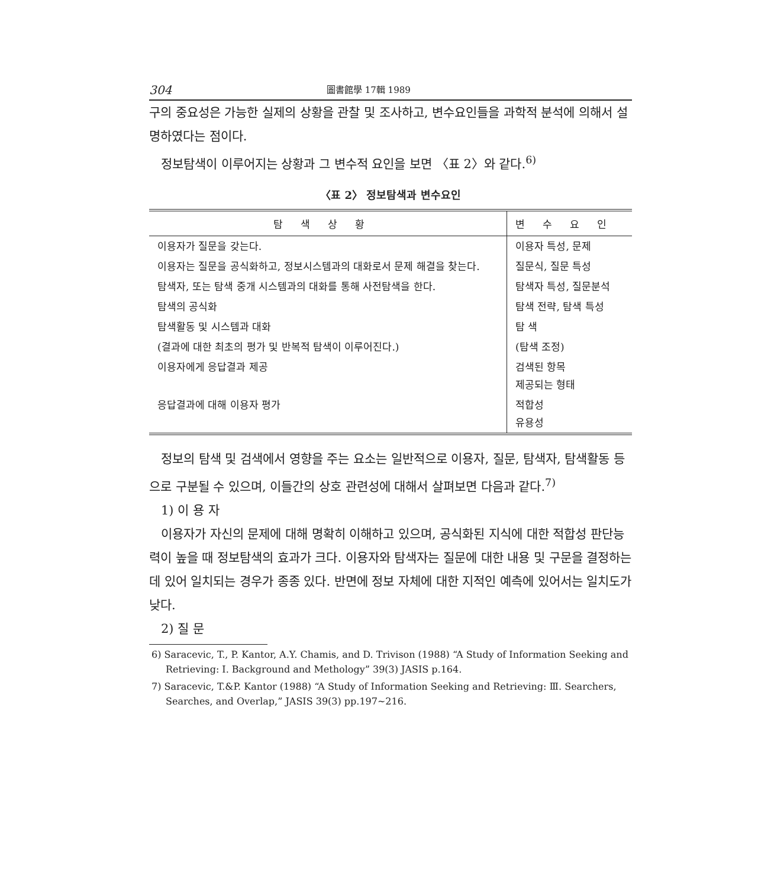304 圖書館學 17輯 1989
구의 중요성은 가능한 실제의 상황을 관찰 및 조사하고, 변수요인들을 과학적 분석에 의해서 설명하였다는 점이다.
정보탐색이 이루어지는 상황과 그 변수적 요인을 보면 〈표 2〉와 같다.<sup>6)</sup>
〈표 2〉 정보탐색과 변수요인
| 탐색상황 | 변수요인 |
| --- | --- |
| 이용자가 질문을 갖는다. | 이용자 특성, 문제 |
| 이용자는 질문을 공식화하고, 정보시스템과의 대화로서 문제 해결을 찾는다. | 질문식, 질문 특성 |
| 탐색자, 또는 탐색 중개 시스템과의 대화를 통해 사전탐색을 한다. | 탐색자 특성, 질문분석 |
| 탐색의 공식화 | 탐색 전략, 탐색 특성 |
| 탐색활동 및 시스템과 대화 | 탐 색 |
| (결과에 대한 최초의 평가 및 반복적 탐색이 이루어진다.) | (탐색 조정) |
| 이용자에게 응답결과 제공 | 검색된 항목 제공되는 형태 |
| 응답결과에 대해 이용자 평가 | 적합성 유용성 |
정보의 탐색 및 검색에서 영향을 주는 요소는 일반적으로 이용자, 질문, 탐색자, 탐색활동 등으로 구분될 수 있으며, 이들간의 상호 관련성에 대해서 살펴보면 다음과 같다.<sup>7)</sup>
1) 이 용 자
이용자가 자신의 문제에 대해 명확히 이해하고 있으며, 공식화된 지식에 대한 적합성 판단능력이 높을 때 정보탐색의 효과가 크다. 이용자와 탐색자는 질문에 대한 내용 및 구문을 결정하는데 있어 일치되는 경우가 종종 있다. 반면에 정보 자체에 대한 지적인 예측에 있어서는 일치도가 낮다.
2) 질 문
6) Saracevic, T., P. Kantor, A.Y. Chamis, and D. Trivison (1988) “A Study of Information Seeking and Retrieving: I. Background and Methology” 39(3) JASIS p.164.
7) Saracevic, T.&P. Kantor (1988) “A Study of Information Seeking and Retrieving: Ⅲ. Searchers, Searches, and Overlap,” JASIS 39(3) pp.197~216.